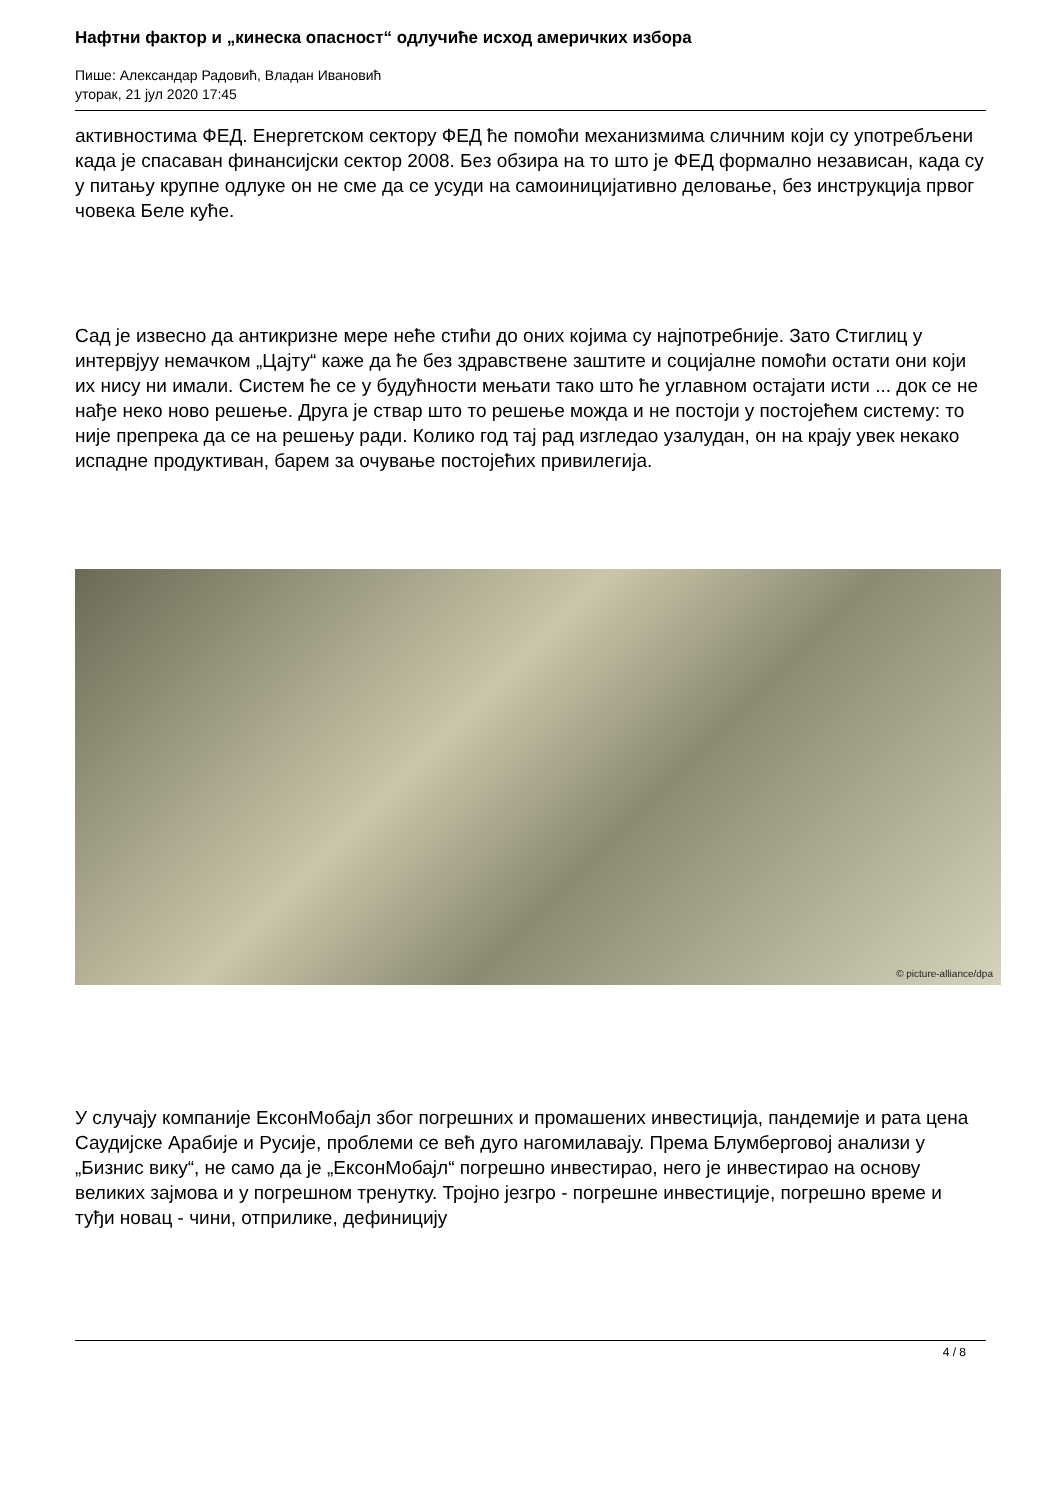Нафтни фактор и „кинеска опасност“ одлучиће исход америчких избора
Пише: Александар Радовић, Владан Ивановић
уторак, 21 јул 2020 17:45
активностима ФЕД. Енергетском сектору ФЕД ће помоћи механизмима сличним који су употребљени када је спасаван финансијски сектор 2008. Без обзира на то што је ФЕД формално независан, када су у питању крупне одлуке он не сме да се усуди на самоиницијативно деловање, без инструкција првог човека Беле куће.
Сад је извесно да антикризне мере неће стићи до оних којима су најпотребније. Зато Стиглиц у интервјуу немачком „Цајту“ каже да ће без здравствене заштите и социјалне помоћи остати они који их нису ни имали. Систем ће се у будућности мењати тако што ће углавном остајати исти ... док се не нађе неко ново решење. Друга је ствар што то решење можда и не постоји у постојећем систему: то није препрека да се на решењу ради. Колико год тај рад изгледао узалудан, он на крају увек некако испадне продуктиван, барем за очување постојећих привилегија.
© picture-alliance/dpa
У случају компаније ЕксонМобајл због погрешних и промашених инвестиција, пандемије и рата цена Саудијске Арабије и Русије, проблеми се већ дуго нагомилавају. Према Блумберговој анализи у „Бизнис вику“, не само да је „ЕксонМобајл“ погрешно инвестирао, него је инвестирао на основу великих зајмова и у погрешном тренутку. Тројно језгро - погрешне инвестиције, погрешно време и туђи новац - чини, отприлике, дефиницију
4 / 8